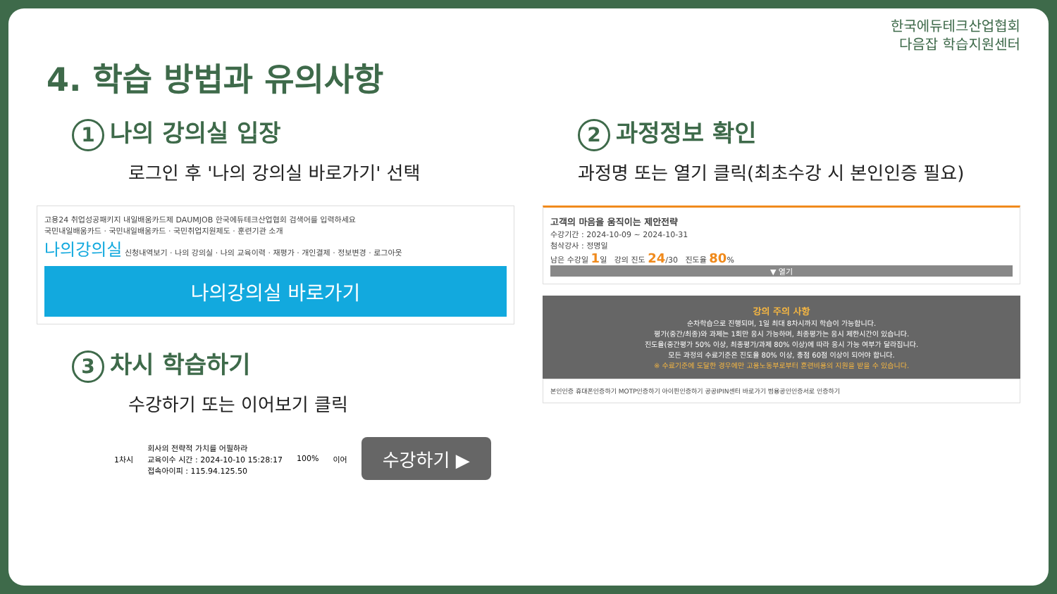한국에듀테크산업협회
다음잡 학습지원센터
4. 학습 방법과 유의사항
1 나의 강의실 입장
로그인 후 '나의 강의실 바로가기' 선택
고용24 취업성공패키지 내일배움카드제 DAUMJOB 한국에듀테크산업협회 검색어를 입력하세요
국민내일배움카드 · 국민내일배움카드 · 국민취업지원제도 · 훈련기관 소개
나의강의실 신청내역보기 · 나의 강의실 · 나의 교육이력 · 재평가 · 개인결제 · 정보변경 · 로그아웃
나의강의실 바로가기
3 차시 학습하기
수강하기 또는 이어보기 클릭
1차시
회사의 전략적 가치를 어필하라
교육이수 시간 : 2024-10-10 15:28:17
접속아이피 : 115.94.125.50
100% 이어
수강하기 ▶
2 과정정보 확인
과정명 또는 열기 클릭(최초수강 시 본인인증 필요)
고객의 마음을 움직이는 제안전략
수강기간 : 2024-10-09 ~ 2024-10-31
첨삭강사 : 정명일
남은 수강일 1일 강의 진도 24/30 진도율 80%
▼ 열기
강의 주의 사항
순차학습으로 진행되며, 1일 최대 8차시까지 학습이 가능합니다.
평가(중간/최종)와 과제는 1회만 응시 가능하며, 최종평가는 응시 제한시간이 있습니다.
진도율(중간평가 50% 이상, 최종평가/과제 80% 이상)에 따라 응시 가능 여부가 달라집니다.
모든 과정의 수료기준은 진도율 80% 이상, 총점 60점 이상이 되어야 합니다.
※ 수료기준에 도달한 경우에만 고용노동부로부터 훈련비용의 지원을 받을 수 있습니다.
본인인증 휴대폰인증하기 MOTP인증하기 아이핀인증하기 공공IPIN센터 바로가기 범용공인인증서로 인증하기